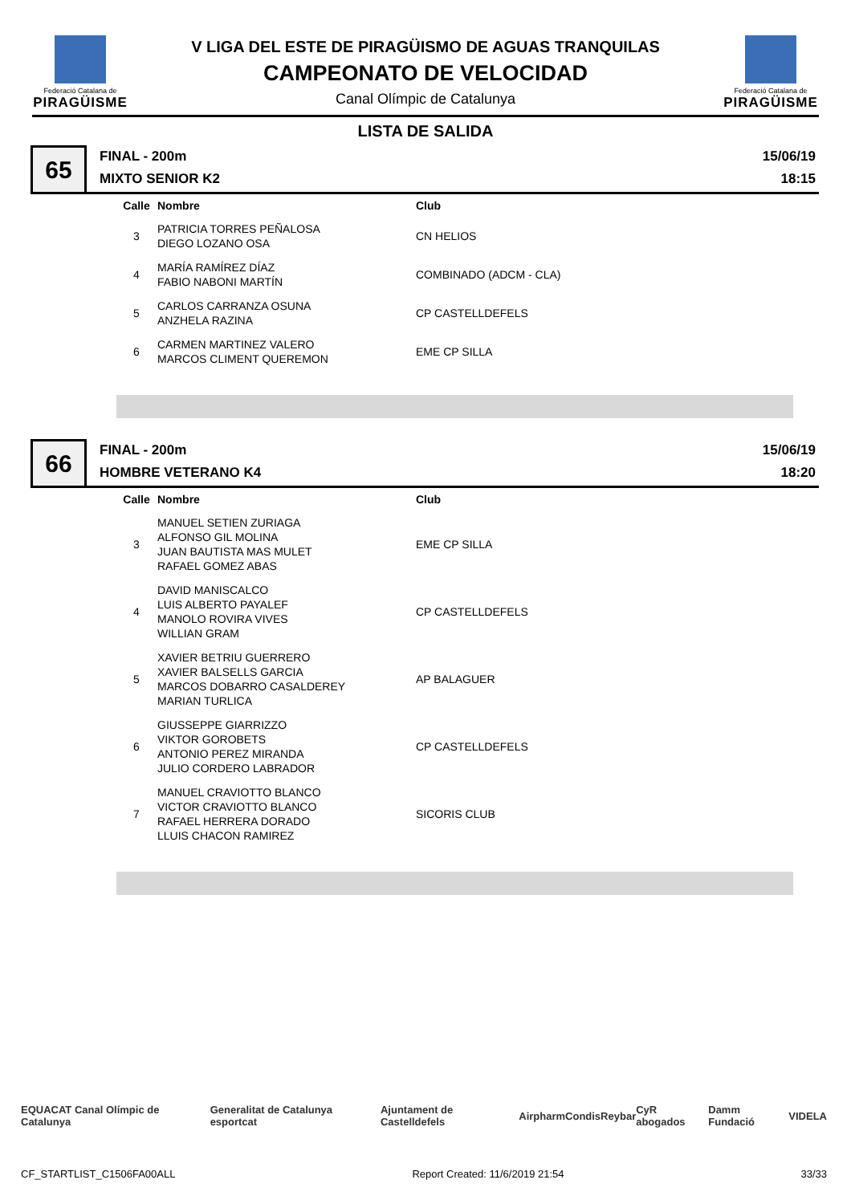Federació Catalana de
PIRAGÜISME
V LIGA DEL ESTE DE PIRAGÜISMO DE AGUAS TRANQUILAS
CAMPEONATO DE VELOCIDAD
Canal Olímpic de Catalunya
Federació Catalana de
PIRAGÜISME
LISTA DE SALIDA
65
FINAL - 200m
MIXTO SENIOR K2
15/06/19
18:15
| Calle | Nombre | Club |
| --- | --- | --- |
| 3 | PATRICIA TORRES PEÑALOSA DIEGO LOZANO OSA | CN HELIOS |
| 4 | MARÍA RAMÍREZ DÍAZ FABIO NABONI MARTÍN | COMBINADO (ADCM - CLA) |
| 5 | CARLOS CARRANZA OSUNA ANZHELA RAZINA | CP CASTELLDEFELS |
| 6 | CARMEN MARTINEZ VALERO MARCOS CLIMENT QUEREMON | EME CP SILLA |
66
FINAL - 200m
HOMBRE VETERANO K4
15/06/19
18:20
| Calle | Nombre | Club |
| --- | --- | --- |
| 3 | MANUEL SETIEN ZURIAGA ALFONSO GIL MOLINA JUAN BAUTISTA MAS MULET RAFAEL GOMEZ ABAS | EME CP SILLA |
| 4 | DAVID MANISCALCO LUIS ALBERTO PAYALEF MANOLO ROVIRA VIVES WILLIAN GRAM | CP CASTELLDEFELS |
| 5 | XAVIER BETRIU GUERRERO XAVIER BALSELLS GARCIA MARCOS DOBARRO CASALDEREY MARIAN TURLICA | AP BALAGUER |
| 6 | GIUSSEPPE GIARRIZZO VIKTOR GOROBETS ANTONIO PEREZ MIRANDA JULIO CORDERO LABRADOR | CP CASTELLDEFELS |
| 7 | MANUEL CRAVIOTTO BLANCO VICTOR CRAVIOTTO BLANCO RAFAEL HERRERA DORADO LLUIS CHACON RAMIREZ | SICORIS CLUB |
EQUACAT Canal Olímpic de Catalunya Generalitat de Catalunya esportcat Ajuntament de Castelldefels Airpharm Condis Reybar CyR abogados Damm Fundació VIDELA
CF_STARTLIST_C1506FA00ALL Report Created: 11/6/2019 21:54 33/33